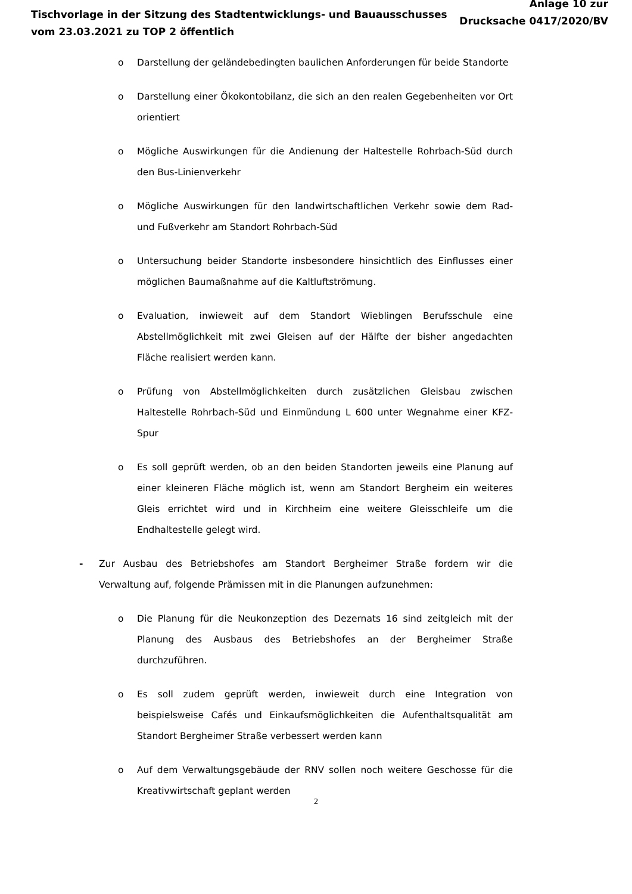Tischvorlage in der Sitzung des Stadtentwicklungs- und Bauausschusses
vom 23.03.2021 zu TOP 2 öffentlich
Anlage 10 zur
Drucksache 0417/2020/BV
o Darstellung der geländebedingten baulichen Anforderungen für beide Standorte
o Darstellung einer Ökokontobilanz, die sich an den realen Gegebenheiten vor Ort orientiert
o Mögliche Auswirkungen für die Andienung der Haltestelle Rohrbach-Süd durch den Bus-Linienverkehr
o Mögliche Auswirkungen für den landwirtschaftlichen Verkehr sowie dem Rad- und Fußverkehr am Standort Rohrbach-Süd
o Untersuchung beider Standorte insbesondere hinsichtlich des Einflusses einer möglichen Baumaßnahme auf die Kaltluftströmung.
o Evaluation, inwieweit auf dem Standort Wieblingen Berufsschule eine Abstellmöglichkeit mit zwei Gleisen auf der Hälfte der bisher angedachten Fläche realisiert werden kann.
o Prüfung von Abstellmöglichkeiten durch zusätzlichen Gleisbau zwischen Haltestelle Rohrbach-Süd und Einmündung L 600 unter Wegnahme einer KFZ-Spur
o Es soll geprüft werden, ob an den beiden Standorten jeweils eine Planung auf einer kleineren Fläche möglich ist, wenn am Standort Bergheim ein weiteres Gleis errichtet wird und in Kirchheim eine weitere Gleisschleife um die Endhaltestelle gelegt wird.
- Zur Ausbau des Betriebshofes am Standort Bergheimer Straße fordern wir die Verwaltung auf, folgende Prämissen mit in die Planungen aufzunehmen:
o Die Planung für die Neukonzeption des Dezernats 16 sind zeitgleich mit der Planung des Ausbaus des Betriebshofes an der Bergheimer Straße durchzuführen.
o Es soll zudem geprüft werden, inwieweit durch eine Integration von beispielsweise Cafés und Einkaufsmöglichkeiten die Aufenthaltsqualität am Standort Bergheimer Straße verbessert werden kann
o Auf dem Verwaltungsgebäude der RNV sollen noch weitere Geschosse für die Kreativwirtschaft geplant werden
2